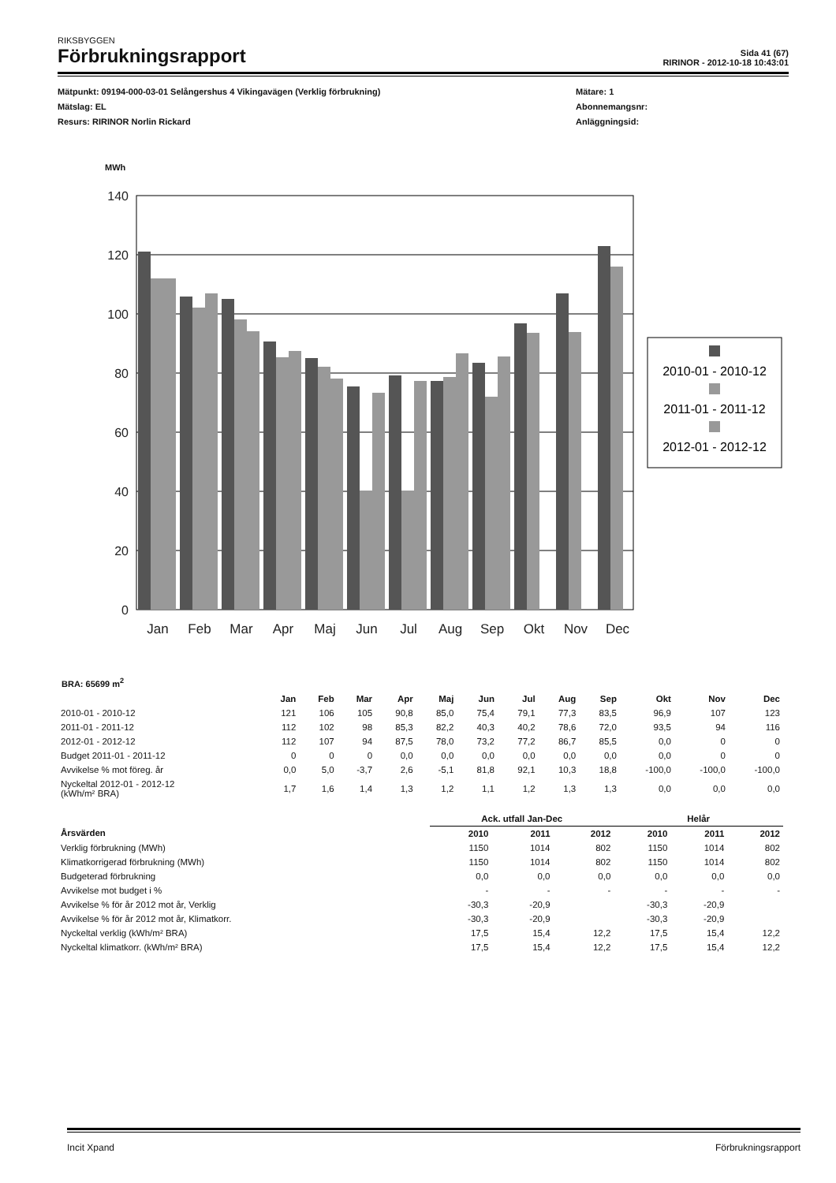RIKSBYGGEN
Förbrukningsrapport
Sida 41 (67)
RIRINOR - 2012-10-18 10:43:01
Mätpunkt: 09194-000-03-01 Selångershus 4 Vikingavägen (Verklig förbrukning)
Mätslag: EL
Resurs: RIRINOR Norlin Rickard
Mätare: 1
Abonnemangsnr:
Anläggningsid:
MWh
140
120
100
80
60
40
20
0
Jan
Feb
Mar
Apr
Maj
Jun
Jul
Aug
Sep
Okt
Nov
Dec
2010-01 - 2010-12
2011-01 - 2011-12
2012-01 - 2012-12
BRA: 65699 m<sup>2</sup>
| | Jan | Feb | Mar | Apr | Maj | Jun | Jul | Aug | Sep | Okt | Nov | Dec |
| --- | --- | --- | --- | --- | --- | --- | --- | --- | --- | --- | --- | --- |
| 2010-01 - 2010-12 | 121 | 106 | 105 | 90,8 | 85,0 | 75,4 | 79,1 | 77,3 | 83,5 | 96,9 | 107 | 123 |
| 2011-01 - 2011-12 | 112 | 102 | 98 | 85,3 | 82,2 | 40,3 | 40,2 | 78,6 | 72,0 | 93,5 | 94 | 116 |
| 2012-01 - 2012-12 | 112 | 107 | 94 | 87,5 | 78,0 | 73,2 | 77,2 | 86,7 | 85,5 | 0,0 | 0 | 0 |
| Budget 2011-01 - 2011-12 | 0 | 0 | 0 | 0,0 | 0,0 | 0,0 | 0,0 | 0,0 | 0,0 | 0,0 | 0 | 0 |
| Avvikelse % mot föreg. år | 0,0 | 5,0 | -3,7 | 2,6 | -5,1 | 81,8 | 92,1 | 10,3 | 18,8 | -100,0 | -100,0 | -100,0 |
| Nyckeltal 2012-01 - 2012-12 (kWh/m² BRA) | 1,7 | 1,6 | 1,4 | 1,3 | 1,2 | 1,1 | 1,2 | 1,3 | 1,3 | 0,0 | 0,0 | 0,0 |
| | Ack. utfall Jan-Dec | | | Helår | | |
| --- | --- | --- | --- | --- | --- | --- |
| Årsvärden | 2010 | 2011 | 2012 | 2010 | 2011 | 2012 |
| Verklig förbrukning (MWh) | 1150 | 1014 | 802 | 1150 | 1014 | 802 |
| Klimatkorrigerad förbrukning (MWh) | 1150 | 1014 | 802 | 1150 | 1014 | 802 |
| Budgeterad förbrukning | 0,0 | 0,0 | 0,0 | 0,0 | 0,0 | 0,0 |
| Avvikelse mot budget i % | - | - | - | - | - | - |
| Avvikelse % för år 2012 mot år, Verklig | -30,3 | -20,9 | | -30,3 | -20,9 | |
| Avvikelse % för år 2012 mot år, Klimatkorr. | -30,3 | -20,9 | | -30,3 | -20,9 | |
| Nyckeltal verklig (kWh/m² BRA) | 17,5 | 15,4 | 12,2 | 17,5 | 15,4 | 12,2 |
| Nyckeltal klimatkorr. (kWh/m² BRA) | 17,5 | 15,4 | 12,2 | 17,5 | 15,4 | 12,2 |
Incit Xpand Förbrukningsrapport